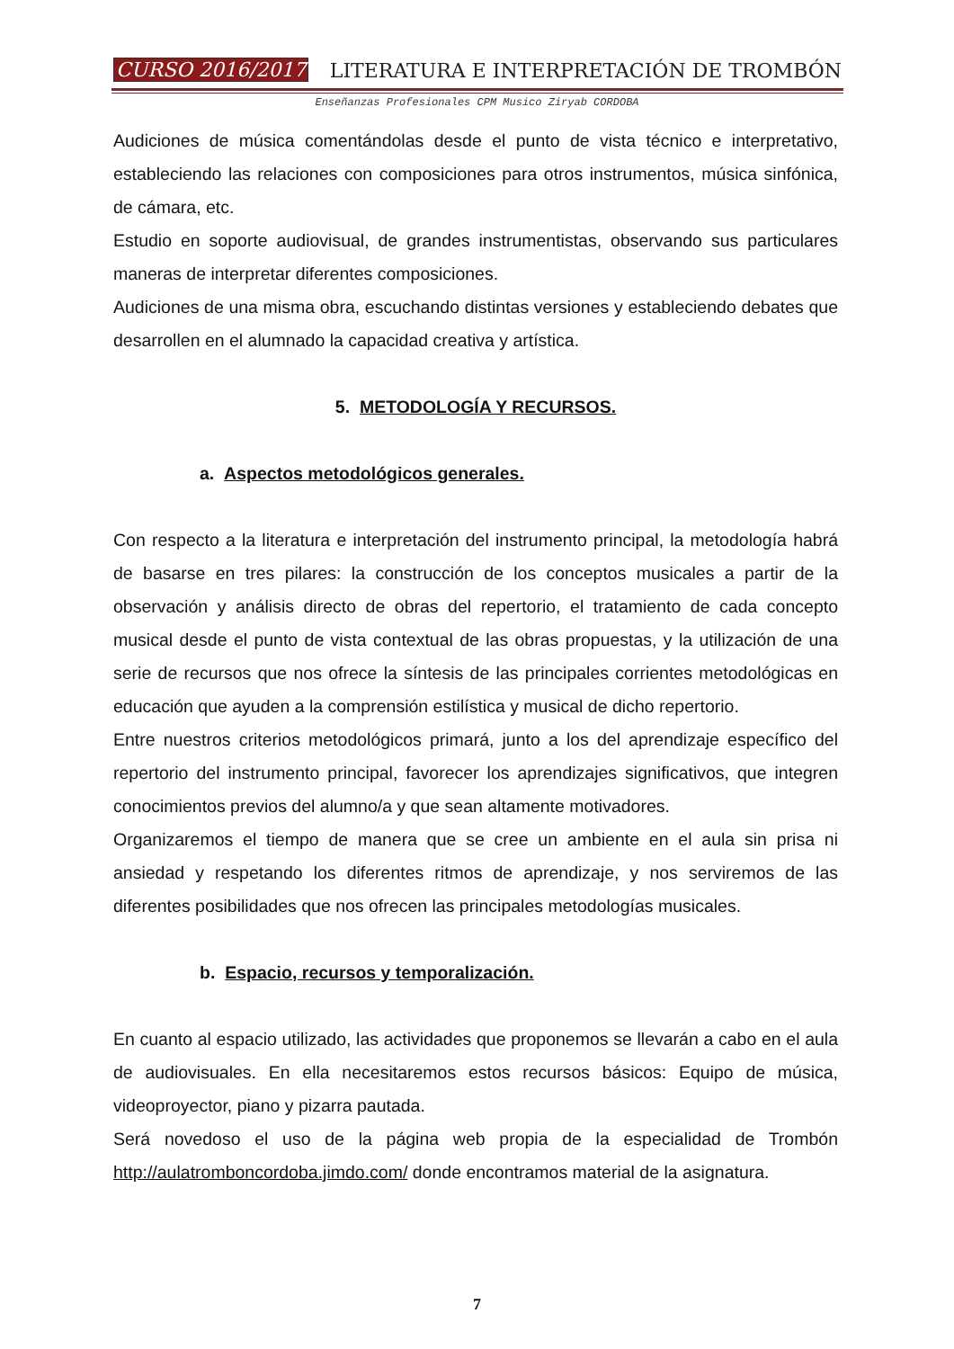CURSO 2016/2017 LITERATURA E INTERPRETACIÓN DE TROMBÓN
Enseñanzas Profesionales CPM Musico Ziryab CORDOBA
Audiciones de música comentándolas desde el punto de vista técnico e interpretativo, estableciendo las relaciones con composiciones para otros instrumentos, música sinfónica, de cámara, etc.
Estudio en soporte audiovisual, de grandes instrumentistas, observando sus particulares maneras de interpretar diferentes composiciones.
Audiciones de una misma obra, escuchando distintas versiones y estableciendo debates que desarrollen en el alumnado la capacidad creativa y artística.
5. METODOLOGÍA Y RECURSOS.
a. Aspectos metodológicos generales.
Con respecto a la literatura e interpretación del instrumento principal, la metodología habrá de basarse en tres pilares: la construcción de los conceptos musicales a partir de la observación y análisis directo de obras del repertorio, el tratamiento de cada concepto musical desde el punto de vista contextual de las obras propuestas, y la utilización de una serie de recursos que nos ofrece la síntesis de las principales corrientes metodológicas en educación que ayuden a la comprensión estilística y musical de dicho repertorio.
Entre nuestros criterios metodológicos primará, junto a los del aprendizaje específico del repertorio del instrumento principal, favorecer los aprendizajes significativos, que integren conocimientos previos del alumno/a y que sean altamente motivadores.
Organizaremos el tiempo de manera que se cree un ambiente en el aula sin prisa ni ansiedad y respetando los diferentes ritmos de aprendizaje, y nos serviremos de las diferentes posibilidades que nos ofrecen las principales metodologías musicales.
b. Espacio, recursos y temporalización.
En cuanto al espacio utilizado, las actividades que proponemos se llevarán a cabo en el aula de audiovisuales. En ella necesitaremos estos recursos básicos: Equipo de música, videoproyector, piano y pizarra pautada.
Será novedoso el uso de la página web propia de la especialidad de Trombón http://aulatromboncordoba.jimdo.com/ donde encontramos material de la asignatura.
7